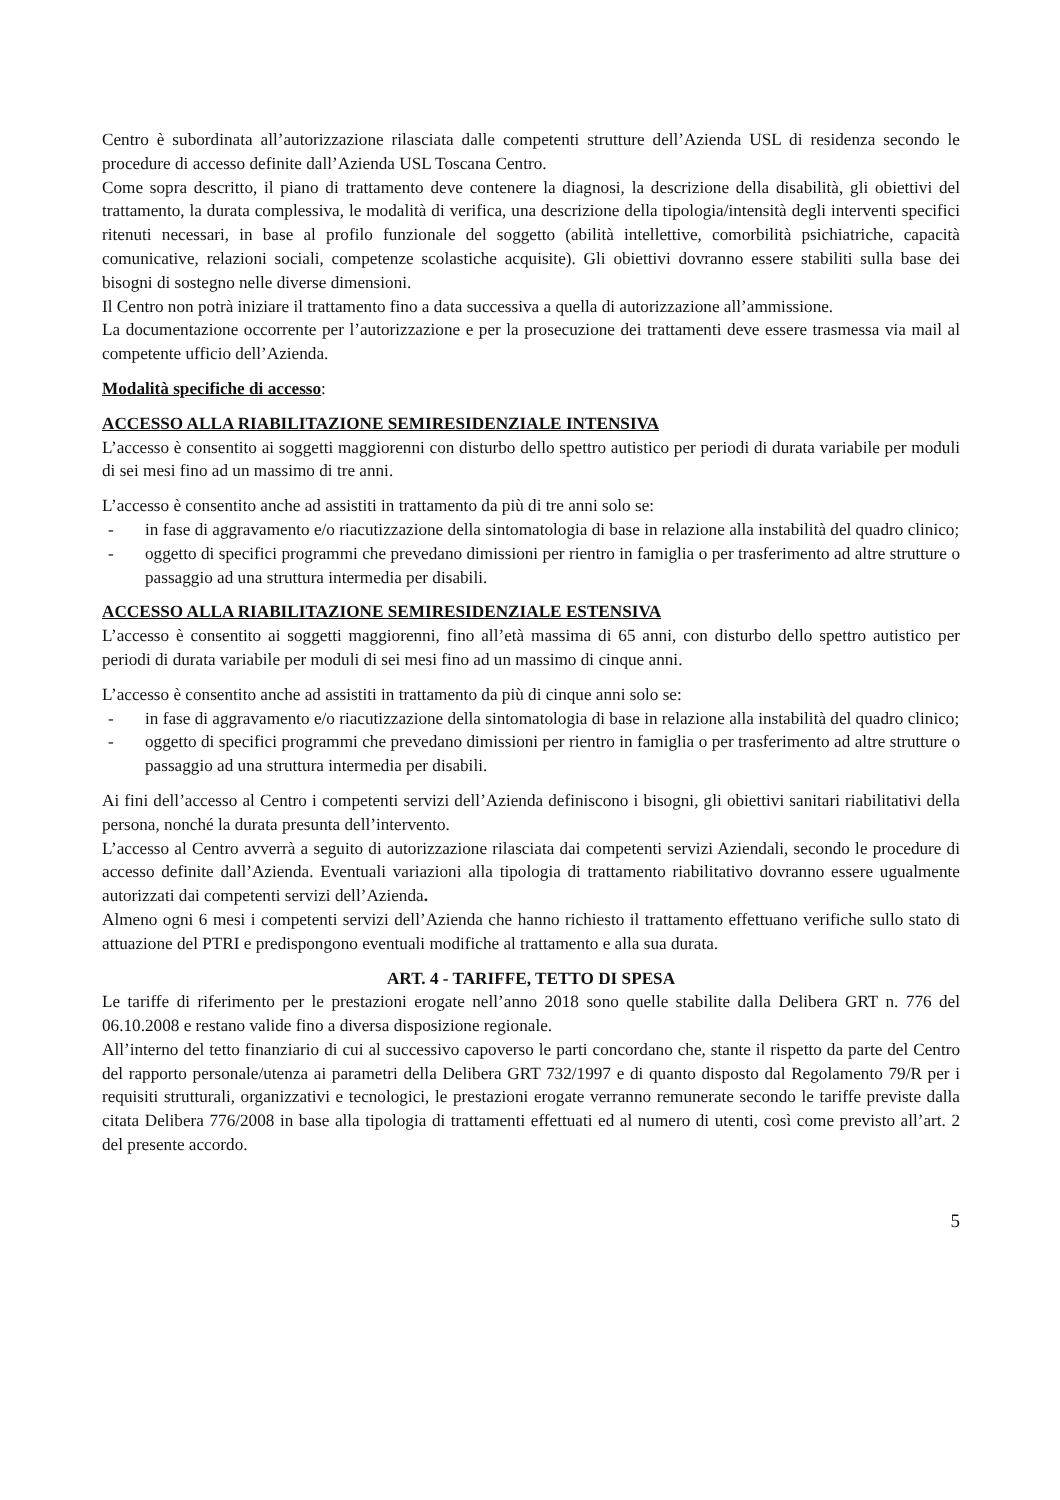Centro è subordinata all’autorizzazione rilasciata dalle competenti strutture dell’Azienda USL di residenza secondo le procedure di accesso definite dall’Azienda USL Toscana Centro.
Come sopra descritto, il piano di trattamento deve contenere la diagnosi, la descrizione della disabilità, gli obiettivi del trattamento, la durata complessiva, le modalità di verifica, una descrizione della tipologia/intensità degli interventi specifici ritenuti necessari, in base al profilo funzionale del soggetto (abilità intellettive, comorbilità psichiatriche, capacità comunicative, relazioni sociali, competenze scolastiche acquisite). Gli obiettivi dovranno essere stabiliti sulla base dei bisogni di sostegno nelle diverse dimensioni.
Il Centro non potrà iniziare il trattamento fino a data successiva a quella di autorizzazione all’ammissione.
La documentazione occorrente per l’autorizzazione e per la prosecuzione dei trattamenti deve essere trasmessa via mail al competente ufficio dell’Azienda.
Modalità specifiche di accesso:
ACCESSO ALLA RIABILITAZIONE SEMIRESIDENZIALE INTENSIVA
L’accesso è consentito ai soggetti maggiorenni con disturbo dello spettro autistico per periodi di durata variabile per moduli di sei mesi fino ad un massimo di tre anni.
L’accesso è consentito anche ad assistiti in trattamento da più di tre anni solo se:
- in fase di aggravamento e/o riacutizzazione della sintomatologia di base in relazione alla instabilità del quadro clinico;
- oggetto di specifici programmi che prevedano dimissioni per rientro in famiglia o per trasferimento ad altre strutture o passaggio ad una struttura intermedia per disabili.
ACCESSO ALLA RIABILITAZIONE SEMIRESIDENZIALE ESTENSIVA
L’accesso è consentito ai soggetti maggiorenni, fino all’età massima di 65 anni, con disturbo dello spettro autistico per periodi di durata variabile per moduli di sei mesi fino ad un massimo di cinque anni.
L’accesso è consentito anche ad assistiti in trattamento da più di cinque anni solo se:
- in fase di aggravamento e/o riacutizzazione della sintomatologia di base in relazione alla instabilità del quadro clinico;
- oggetto di specifici programmi che prevedano dimissioni per rientro in famiglia o per trasferimento ad altre strutture o passaggio ad una struttura intermedia per disabili.
Ai fini dell’accesso al Centro i competenti servizi dell’Azienda definiscono i bisogni, gli obiettivi sanitari riabilitativi della persona, nonché la durata presunta dell’intervento.
L’accesso al Centro avverrà a seguito di autorizzazione rilasciata dai competenti servizi Aziendali, secondo le procedure di accesso definite dall’Azienda. Eventuali variazioni alla tipologia di trattamento riabilitativo dovranno essere ugualmente autorizzati dai competenti servizi dell’Azienda.
Almeno ogni 6 mesi i competenti servizi dell’Azienda che hanno richiesto il trattamento effettuano verifiche sullo stato di attuazione del PTRI e predispongono eventuali modifiche al trattamento e alla sua durata.
ART. 4 - TARIFFE, TETTO DI SPESA
Le tariffe di riferimento per le prestazioni erogate nell’anno 2018 sono quelle stabilite dalla Delibera GRT n. 776 del 06.10.2008 e restano valide fino a diversa disposizione regionale.
All’interno del tetto finanziario di cui al successivo capoverso le parti concordano che, stante il rispetto da parte del Centro del rapporto personale/utenza ai parametri della Delibera GRT 732/1997 e di quanto disposto dal Regolamento 79/R per i requisiti strutturali, organizzativi e tecnologici, le prestazioni erogate verranno remunerate secondo le tariffe previste dalla citata Delibera 776/2008 in base alla tipologia di trattamenti effettuati ed al numero di utenti, così come previsto all’art. 2 del presente accordo.
5